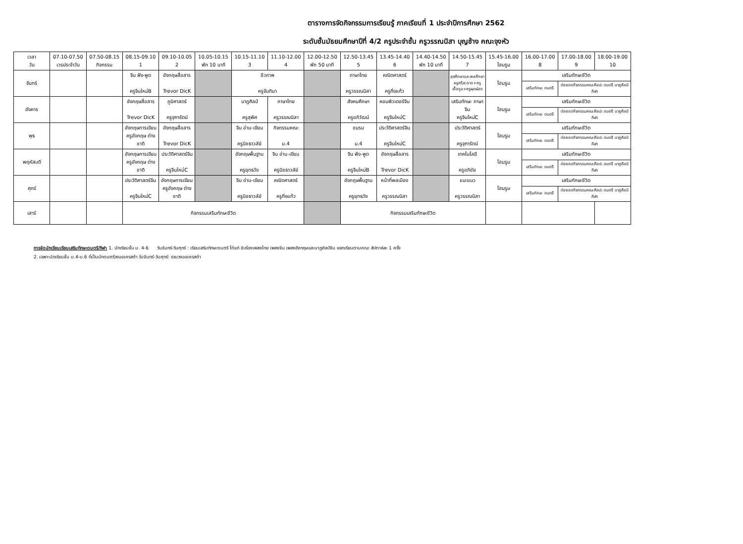ตารางการจัดกิจกรรมการเรียนรู้ ภาคเรียนที่ 1 ประจำปีการศึกษา 2562
ระดับชั้นมัธยมศึกษาปีที่ 4/2 ครูประจำชั้น ครูวรรณนิสา บุญช้าง คณะจุงหัว
| เวลา วัน | 07.10-07.50 เวรประจำวัน | 07.50-08.15 กิจกรรม | 08.15-09.10 1 | 09.10-10.05 2 | 10.05-10.15 พัก 10 นาที | 10.15-11.10 3 | 11.10-12.00 4 | 12.00-12.50 พัก 50 นาที | 12.50-13.45 5 | 13.45-14.40 6 | 14.40-14.50 พัก 10 นาที | 14.50-15.45 7 | 15.45-16.00 โฮมรูม | 16.00-17.00 8 | 17.00-18.00 9 | 18.00-19.00 10 |
| --- | --- | --- | --- | --- | --- | --- | --- | --- | --- | --- | --- | --- | --- | --- | --- | --- |
| จันทร์ | | | จีน ฟัง-พูด ครูจีนใหม่B | อังกฤษสื่อสาร Trevor DicK | | ชีวภาพ ครูจันทิมา | | | ภาษาไทย ครูวรรณนิสา | คณิตศาสตร์ ครูกิ่งแก้ว | | สุขศึกษาและพลศึกษา ครูศรีสะอาด+ครูเกื้อกูล+ครูผุดผ่อง | โฮมรูม | เสริมทักษะชีวิต | | |
| | | | | | | | | | | | | | | เสริมทักษะ ดนตรี | ต่อยอดกิจกรรมคณะศิลปะ ดนตรี นาฏศิลป์ กีฬา | |
| อังคาร | | | อังกฤษสื่อสาร Trevor DicK | ภูมิศาสตร์ ครูจุฑารัตน์ | | นาฏศิลป์ ครูสุพิศ | ภาษาไทย ครูวรรณนิสา | | สังคมศึกษา ครูอภิวัฒน์ | คอมพิวเตอร์จีน ครูจีนใหม่C | | เสริมทักษะ ภาษาจีน ครูจีนใหม่C | โฮมรูม | เสริมทักษะชีวิต | | |
| | | | | | | | | | | | | | | เสริมทักษะ ดนตรี | ต่อยอดกิจกรรมคณะศิลปะ ดนตรี นาฏศิลป์ กีฬา | |
| พุธ | | | อังกฤษการเขียน ครูอังกฤษ ต่างชาติ | อังกฤษสื่อสาร Trevor DicK | | จีน อ่าน-เขียน ครูนิชธาวลัย์ | กิจกรรมคณะ ม.4 | | ชมรม ม.4 | ประวัติศาสตร์จีน ครูจีนใหม่C | | ประวัติศาสตร์ ครูจุฑารัตน์ | โฮมรูม | เสริมทักษะชีวิต | | |
| | | | | | | | | | | | | | | เสริมทักษะ ดนตรี | ต่อยอดกิจกรรมคณะศิลปะ ดนตรี นาฏศิลป์ กีฬา | |
| พฤหัสบดี | | | อังกฤษการเขียน ครูอังกฤษ ต่างชาติ | ประวัติศาสตร์จีน ครูจีนใหม่C | | อังกฤษพื้นฐาน ครูยุทธวัช | จีน อ่าน-เขียน ครูนิชธาวลัย์ | | จีน ฟัง-พูด ครูจีนใหม่B | อังกฤษสื่อสาร Trevor DicK | | เทคโนโลยี ครูอภิชัย | โฮมรูม | เสริมทักษะชีวิต | | |
| | | | | | | | | | | | | | | เสริมทักษะ ดนตรี | ต่อยอดกิจกรรมคณะศิลปะ ดนตรี นาฏศิลป์ กีฬา | |
| ศุกร์ | | | ประวัติศาสตร์จีน ครูจีนใหม่C | อังกฤษการเขียน ครูอังกฤษ ต่างชาติ | | จีน อ่าน-เขียน ครูนิชธาวลัย์ | คณิตศาสตร์ ครูกิ่งแก้ว | | อังกฤษพื้นฐาน ครูยุทธวัช | หน้าที่พลเมือง ครูวรรณนิสา | | แนะแนว ครูวรรณนิสา | โฮมรูม | เสริมทักษะชีวิต | | |
| | | | | | | | | | | | | | | เสริมทักษะ ดนตรี | ต่อยอดกิจกรรมคณะศิลปะ ดนตรี นาฏศิลป์ กีฬา | |
| เสาร์ | | | กิจกรรมเสริมทักษะชีวิต | | | | | | กิจกรรมเสริมทักษะชีวิต | | | | | | | |
การจัดนักเรียนเรียนเสริมทักษะดนตรี/กีฬา 1. นักเรียนชั้น ม. 4-6 วันจันทร์-วันศุกร์ : เรียนเสริมทักษะดนตรี ได้แก่ ขับร้องเพลงไทย เพลงจีน เพลงอังกฤษและนาฏศิลป์จีน แยกเรียนตามคณะ สัปดาห์ละ 1 ครั้ง
2. เฉพาะนักเรียนชั้น ม.4-ม.6 ที่เป็นนักดนตรีวงออเครสต้า วันจันทร์-วันศุกร์: รวมวงออเครสต้า